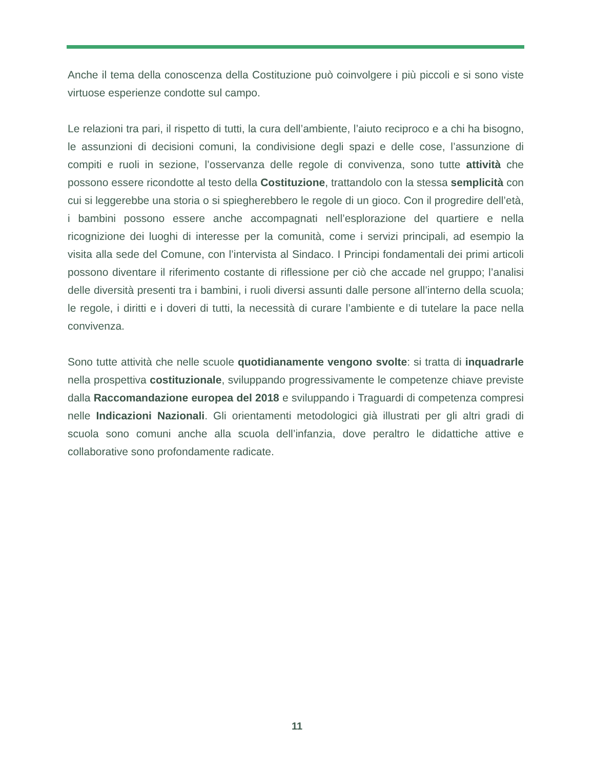Anche il tema della conoscenza della Costituzione può coinvolgere i più piccoli e si sono viste virtuose esperienze condotte sul campo.
Le relazioni tra pari, il rispetto di tutti, la cura dell’ambiente, l’aiuto reciproco e a chi ha bisogno, le assunzioni di decisioni comuni, la condivisione degli spazi e delle cose, l’assunzione di compiti e ruoli in sezione, l’osservanza delle regole di convivenza, sono tutte attività che possono essere ricondotte al testo della Costituzione, trattandolo con la stessa semplicità con cui si leggerebbe una storia o si spiegherebbero le regole di un gioco. Con il progredire dell’età, i bambini possono essere anche accompagnati nell’esplorazione del quartiere e nella ricognizione dei luoghi di interesse per la comunità, come i servizi principali, ad esempio la visita alla sede del Comune, con l’intervista al Sindaco. I Principi fondamentali dei primi articoli possono diventare il riferimento costante di riflessione per ciò che accade nel gruppo; l’analisi delle diversità presenti tra i bambini, i ruoli diversi assunti dalle persone all’interno della scuola; le regole, i diritti e i doveri di tutti, la necessità di curare l’ambiente e di tutelare la pace nella convivenza.
Sono tutte attività che nelle scuole quotidianamente vengono svolte: si tratta di inquadrarle nella prospettiva costituzionale, sviluppando progressivamente le competenze chiave previste dalla Raccomandazione europea del 2018 e sviluppando i Traguardi di competenza compresi nelle Indicazioni Nazionali. Gli orientamenti metodologici già illustrati per gli altri gradi di scuola sono comuni anche alla scuola dell’infanzia, dove peraltro le didattiche attive e collaborative sono profondamente radicate.
11